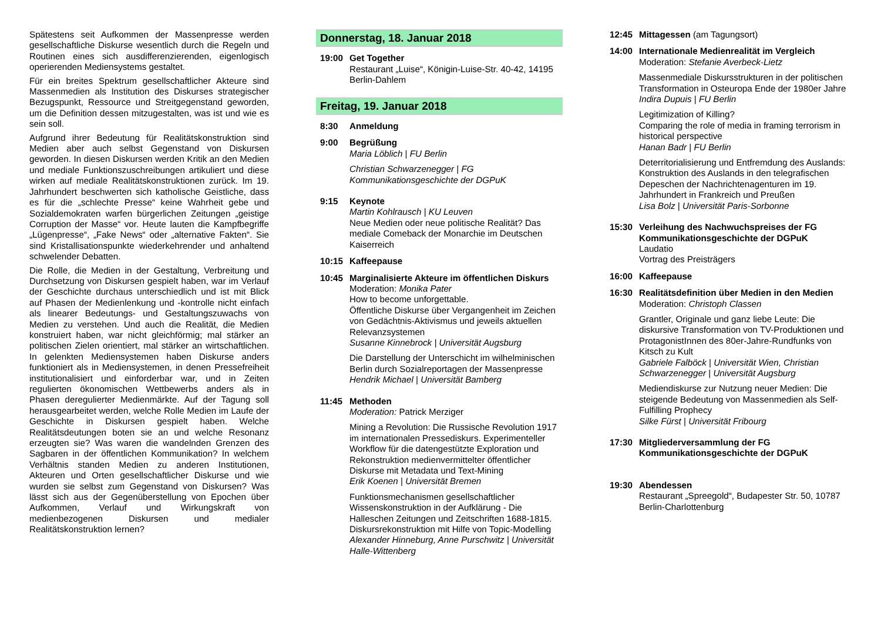Spätestens seit Aufkommen der Massenpresse werden gesellschaftliche Diskurse wesentlich durch die Regeln und Routinen eines sich ausdifferenzierenden, eigenlogisch operierenden Mediensystems gestaltet.
Für ein breites Spektrum gesellschaftlicher Akteure sind Massenmedien als Institution des Diskurses strategischer Bezugspunkt, Ressource und Streitgegenstand geworden, um die Definition dessen mitzugestalten, was ist und wie es sein soll.
Aufgrund ihrer Bedeutung für Realitätskonstruktion sind Medien aber auch selbst Gegenstand von Diskursen geworden. In diesen Diskursen werden Kritik an den Medien und mediale Funktionszuschreibungen artikuliert und diese wirken auf mediale Realitätskonstruktionen zurück. Im 19. Jahrhundert beschwerten sich katholische Geistliche, dass es für die „schlechte Presse“ keine Wahrheit gebe und Sozialdemokraten warfen bürgerlichen Zeitungen „geistige Corruption der Masse“ vor. Heute lauten die Kampfbegriffe „Lügenpresse“, „Fake News“ oder „alternative Fakten“. Sie sind Kristallisationspunkte wiederkehrender und anhaltend schwelender Debatten.
Die Rolle, die Medien in der Gestaltung, Verbreitung und Durchsetzung von Diskursen gespielt haben, war im Verlauf der Geschichte durchaus unterschiedlich und ist mit Blick auf Phasen der Medienlenkung und -kontrolle nicht einfach als linearer Bedeutungs- und Gestaltungszuwachs von Medien zu verstehen. Und auch die Realität, die Medien konstruiert haben, war nicht gleichförmig; mal stärker an politischen Zielen orientiert, mal stärker an wirtschaftlichen. In gelenkten Mediensystemen haben Diskurse anders funktioniert als in Mediensystemen, in denen Pressefreiheit institutionalisiert und einforderbar war, und in Zeiten regulierten ökonomischen Wettbewerbs anders als in Phasen deregulierter Medienmärkte. Auf der Tagung soll herausgearbeitet werden, welche Rolle Medien im Laufe der Geschichte in Diskursen gespielt haben. Welche Realitätsdeutungen boten sie an und welche Resonanz erzeugten sie? Was waren die wandelnden Grenzen des Sagbaren in der öffentlichen Kommunikation? In welchem Verhältnis standen Medien zu anderen Institutionen, Akteuren und Orten gesellschaftlicher Diskurse und wie wurden sie selbst zum Gegenstand von Diskursen? Was lässt sich aus der Gegenüberstellung von Epochen über Aufkommen, Verlauf und Wirkungskraft von medienbezogenen Diskursen und medialer Realitätskonstruktion lernen?
Donnerstag, 18. Januar 2018
19:00 Get Together
Restaurant „Luise“, Königin-Luise-Str. 40-42, 14195 Berlin-Dahlem
Freitag, 19. Januar 2018
8:30 Anmeldung
9:00 Begrüßung
Maria Löblich | FU Berlin
Christian Schwarzenegger | FG Kommunikationsgeschichte der DGPuK
9:15 Keynote
Martin Kohlrausch | KU Leuven
Neue Medien oder neue politische Realität? Das mediale Comeback der Monarchie im Deutschen Kaiserreich
10:15 Kaffeepause
10:45 Marginalisierte Akteure im öffentlichen Diskurs
Moderation: Monika Pater
How to become unforgettable.
Öffentliche Diskurse über Vergangenheit im Zeichen von Gedächtnis-Aktivismus und jeweils aktuellen Relevanzsystemen
Susanne Kinnebrock | Universität Augsburg
Die Darstellung der Unterschicht im wilhelminischen Berlin durch Sozialreportagen der Massenpresse
Hendrik Michael | Universität Bamberg
11:45 Methoden
Moderation: Patrick Merziger
Mining a Revolution: Die Russische Revolution 1917 im internationalen Pressediskurs. Experimenteller Workflow für die datengestützte Exploration und Rekonstruktion medienvermittelter öffentlicher Diskurse mit Metadata und Text-Mining
Erik Koenen | Universität Bremen
Funktionsmechanismen gesellschaftlicher Wissenskonstruktion in der Aufklärung - Die Halleschen Zeitungen und Zeitschriften 1688-1815. Diskursrekonstruktion mit Hilfe von Topic-Modelling
Alexander Hinneburg, Anne Purschwitz | Universität Halle-Wittenberg
12:45 Mittagessen (am Tagungsort)
14:00 Internationale Medienrealität im Vergleich
Moderation: Stefanie Averbeck-Lietz
Massenmediale Diskursstrukturen in der politischen Transformation in Osteuropa Ende der 1980er Jahre
Indira Dupuis | FU Berlin
Legitimization of Killing?
Comparing the role of media in framing terrorism in historical perspective
Hanan Badr | FU Berlin
Deterritorialisierung und Entfremdung des Auslands: Konstruktion des Auslands in den telegrafischen Depeschen der Nachrichtenagenturen im 19. Jahrhundert in Frankreich und Preußen
Lisa Bolz | Universität Paris-Sorbonne
15:30 Verleihung des Nachwuchspreises der FG Kommunikationsgeschichte der DGPuK
Laudatio
Vortrag des Preisträgers
16:00 Kaffeepause
16:30 Realitätsdefinition über Medien in den Medien
Moderation: Christoph Classen
Grantler, Originale und ganz liebe Leute: Die diskursive Transformation von TV-Produktionen und ProtagonistInnen des 80er-Jahre-Rundfunks von Kitsch zu Kult
Gabriele Falböck | Universität Wien, Christian Schwarzenegger | Universität Augsburg
Mediendiskurse zur Nutzung neuer Medien: Die steigende Bedeutung von Massenmedien als Self-Fulfilling Prophecy
Silke Fürst | Universität Fribourg
17:30 Mitgliederversammlung der FG Kommunikationsgeschichte der DGPuK
19:30 Abendessen
Restaurant „Spreegold“, Budapester Str. 50, 10787 Berlin-Charlottenburg